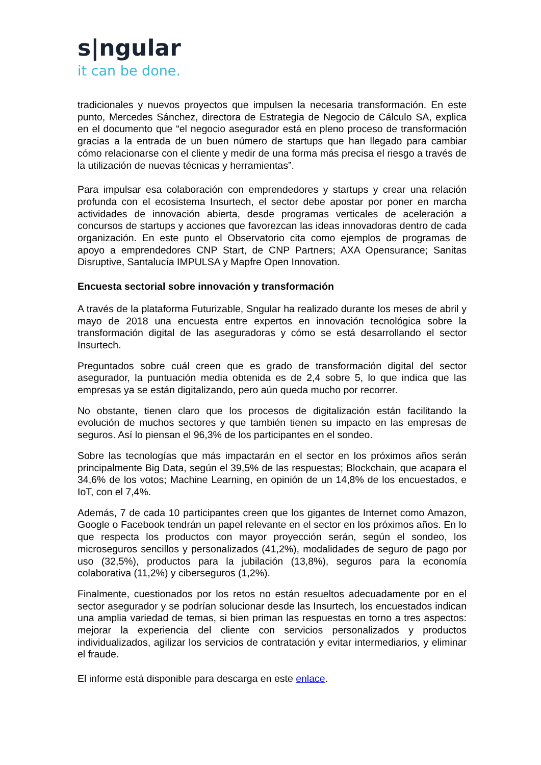s|ngular
it can be done.
tradicionales y nuevos proyectos que impulsen la necesaria transformación. En este punto, Mercedes Sánchez, directora de Estrategia de Negocio de Cálculo SA, explica en el documento que “el negocio asegurador está en pleno proceso de transformación gracias a la entrada de un buen número de startups que han llegado para cambiar cómo relacionarse con el cliente y medir de una forma más precisa el riesgo a través de la utilización de nuevas técnicas y herramientas”.
Para impulsar esa colaboración con emprendedores y startups y crear una relación profunda con el ecosistema Insurtech, el sector debe apostar por poner en marcha actividades de innovación abierta, desde programas verticales de aceleración a concursos de startups y acciones que favorezcan las ideas innovadoras dentro de cada organización. En este punto el Observatorio cita como ejemplos de programas de apoyo a emprendedores CNP Start, de CNP Partners; AXA Opensurance; Sanitas Disruptive, Santalucía IMPULSA y Mapfre Open Innovation.
Encuesta sectorial sobre innovación y transformación
A través de la plataforma Futurizable, Sngular ha realizado durante los meses de abril y mayo de 2018 una encuesta entre expertos en innovación tecnológica sobre la transformación digital de las aseguradoras y cómo se está desarrollando el sector Insurtech.
Preguntados sobre cuál creen que es grado de transformación digital del sector asegurador, la puntuación media obtenida es de 2,4 sobre 5, lo que indica que las empresas ya se están digitalizando, pero aún queda mucho por recorrer.
No obstante, tienen claro que los procesos de digitalización están facilitando la evolución de muchos sectores y que también tienen su impacto en las empresas de seguros. Así lo piensan el 96,3% de los participantes en el sondeo.
Sobre las tecnologías que más impactarán en el sector en los próximos años serán principalmente Big Data, según el 39,5% de las respuestas; Blockchain, que acapara el 34,6% de los votos; Machine Learning, en opinión de un 14,8% de los encuestados, e IoT, con el 7,4%.
Además, 7 de cada 10 participantes creen que los gigantes de Internet como Amazon, Google o Facebook tendrán un papel relevante en el sector en los próximos años. En lo que respecta los productos con mayor proyección serán, según el sondeo, los microseguros sencillos y personalizados (41,2%), modalidades de seguro de pago por uso (32,5%), productos para la jubilación (13,8%), seguros para la economía colaborativa (11,2%) y ciberseguros (1,2%).
Finalmente, cuestionados por los retos no están resueltos adecuadamente por en el sector asegurador y se podrían solucionar desde las Insurtech, los encuestados indican una amplia variedad de temas, si bien priman las respuestas en torno a tres aspectos: mejorar la experiencia del cliente con servicios personalizados y productos individualizados, agilizar los servicios de contratación y evitar intermediarios, y eliminar el fraude.
El informe está disponible para descarga en este enlace.